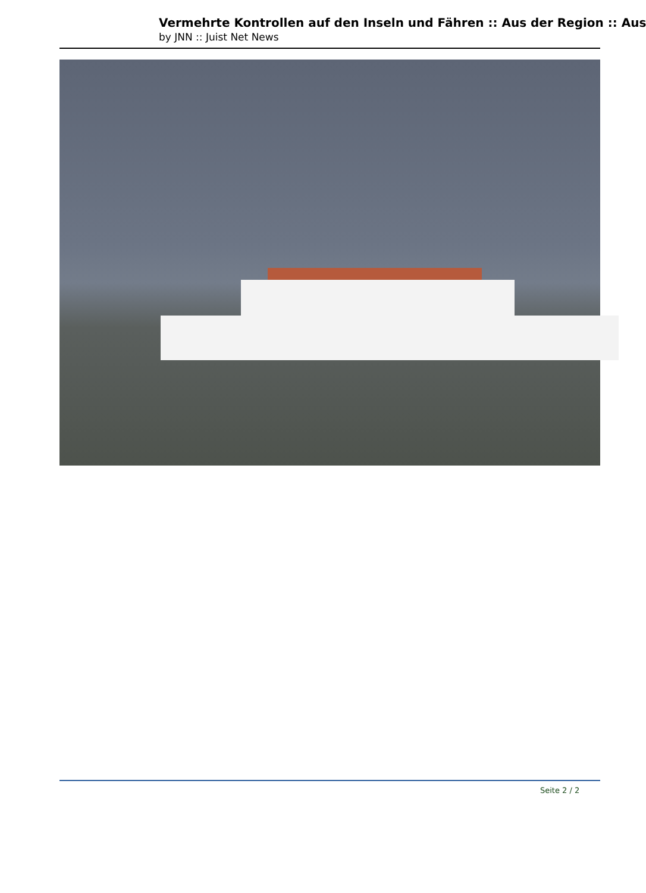Vermehrte Kontrollen auf den Inseln und Fähren :: Aus der Region :: Aus
by JNN :: Juist Net News
Seite 2 / 2